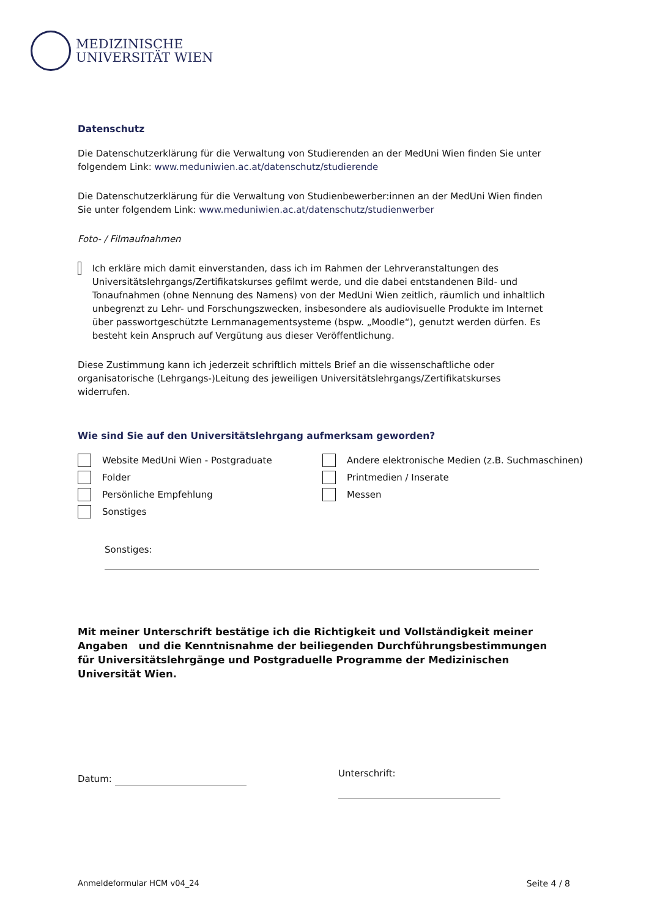MEDIZINISCHE
UNIVERSITÄT WIEN
Datenschutz
Die Datenschutzerklärung für die Verwaltung von Studierenden an der MedUni Wien finden Sie unter folgendem Link: www.meduniwien.ac.at/datenschutz/studierende
Die Datenschutzerklärung für die Verwaltung von Studienbewerber:innen an der MedUni Wien finden Sie unter folgendem Link: www.meduniwien.ac.at/datenschutz/studienwerber
Foto- / Filmaufnahmen
Ich erkläre mich damit einverstanden, dass ich im Rahmen der Lehrveranstaltungen des Universitätslehrgangs/Zertifikatskurses gefilmt werde, und die dabei entstandenen Bild- und Tonaufnahmen (ohne Nennung des Namens) von der MedUni Wien zeitlich, räumlich und inhaltlich unbegrenzt zu Lehr- und Forschungszwecken, insbesondere als audiovisuelle Produkte im Internet über passwortgeschützte Lernmanagementsysteme (bspw. „Moodle“), genutzt werden dürfen. Es besteht kein Anspruch auf Vergütung aus dieser Veröffentlichung.
Diese Zustimmung kann ich jederzeit schriftlich mittels Brief an die wissenschaftliche oder organisatorische (Lehrgangs-)Leitung des jeweiligen Universitätslehrgangs/Zertifikatskurses widerrufen.
Wie sind Sie auf den Universitätslehrgang aufmerksam geworden?
Website MedUni Wien - Postgraduate
Andere elektronische Medien (z.B. Suchmaschinen)
Folder
Printmedien / Inserate
Persönliche Empfehlung
Messen
Sonstiges
Sonstiges:
Mit meiner Unterschrift bestätige ich die Richtigkeit und Vollständigkeit meiner Angaben und die Kenntnisnahme der beiliegenden Durchführungsbestimmungen für Universitätslehrgänge und Postgraduelle Programme der Medizinischen Universität Wien.
Datum: Unterschrift:
Anmeldeformular HCM v04_24 Seite 4 / 8